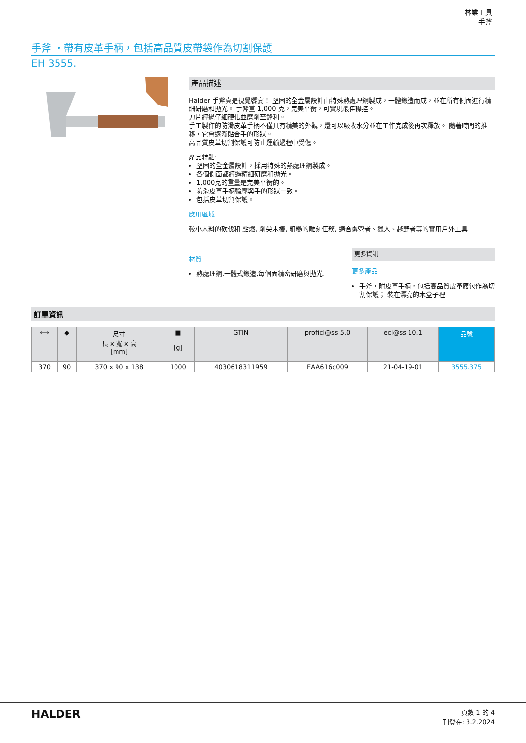林業工具
手斧
手斧 ・帶有皮革手柄，包括高品質皮帶袋作為切割保護
EH 3555.
產品描述
Halder 手斧真是視覺饗宴！ 堅固的全金屬設計由特殊熱處理鋼製成，一體鍛造而成，並在所有側面進行精細研磨和拋光。 手斧重 1,000 克，完美平衡，可實現最佳操控。
刀片經過仔細硬化並磨削至鋒利。
手工製作的防滑皮革手柄不僅具有精美的外觀，還可以吸收水分並在工作完成後再次釋放。 隨著時間的推移，它會逐漸貼合手的形狀。
高品質皮革切割保護可防止運輸過程中受傷。
產品特點:
堅固的全金屬設計，採用特殊的熱處理鋼製成。
各個側面都經過精細研磨和拋光。
1,000克的重量是完美平衡的。
防滑皮革手柄輪廓與手的形狀一致。
包括皮革切割保護。
應用區域
較小木料的砍伐和 點燃, 削尖木樁, 粗糙的雕刻任務, 適合露營者、獵人、越野者等的實用戶外工具
材質
熱處理鋼,一體式鍛造,每個面精密研磨與拋光.
更多資訊
更多產品
手斧，附皮革手柄，包括高品質皮革腰包作為切割保護； 裝在漂亮的木盒子裡
訂單資訊
| ⟷ | ◆ | 尺寸 長 x 寬 x 高 [mm] | ■ [g] | GTIN | proficl@ss 5.0 | ecl@ss 10.1 | 品號 |
| --- | --- | --- | --- | --- | --- | --- | --- |
| 370 | 90 | 370 x 90 x 138 | 1000 | 4030618311959 | EAA616c009 | 21-04-19-01 | 3555.375 |
HALDER
頁數 1 的 4
刊登在: 3.2.2024